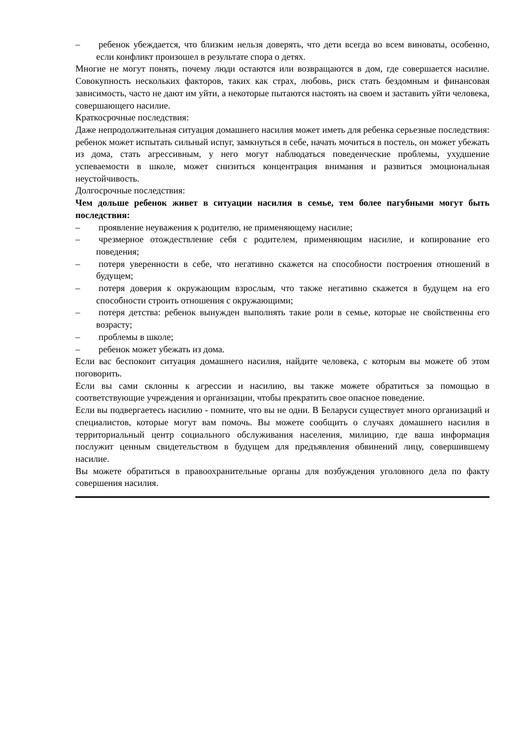– ребенок убеждается, что близким нельзя доверять, что дети всегда во всем виноваты, особенно, если конфликт произошел в результате спора о детях.
Многие не могут понять, почему люди остаются или возвращаются в дом, где совершается насилие. Совокупность нескольких факторов, таких как страх, любовь, риск стать бездомным и финансовая зависимость, часто не дают им уйти, а некоторые пытаются настоять на своем и заставить уйти человека, совершающего насилие.
Краткосрочные последствия:
Даже непродолжительная ситуация домашнего насилия может иметь для ребенка серьезные последствия: ребенок может испытать сильный испуг, замкнуться в себе, начать мочиться в постель, он может убежать из дома, стать агрессивным, у него могут наблюдаться поведенческие проблемы, ухудшение успеваемости в школе, может снизиться концентрация внимания и развиться эмоциональная неустойчивость.
Долгосрочные последствия:
Чем дольше ребенок живет в ситуации насилия в семье, тем более пагубными могут быть последствия:
– проявление неуважения к родителю, не применяющему насилие;
– чрезмерное отождествление себя с родителем, применяющим насилие, и копирование его поведения;
– потеря уверенности в себе, что негативно скажется на способности построения отношений в будущем;
– потеря доверия к окружающим взрослым, что также негативно скажется в будущем на его способности строить отношения с окружающими;
– потеря детства: ребенок вынужден выполнять такие роли в семье, которые не свойственны его возрасту;
– проблемы в школе;
– ребенок может убежать из дома.
Если вас беспокоит ситуация домашнего насилия, найдите человека, с которым вы можете об этом поговорить.
Если вы сами склонны к агрессии и насилию, вы также можете обратиться за помощью в соответствующие учреждения и организации, чтобы прекратить свое опасное поведение.
Если вы подвергаетесь насилию - помните, что вы не одни. В Беларуси существует много организаций и специалистов, которые могут вам помочь. Вы можете сообщить о случаях домашнего насилия в территориальный центр социального обслуживания населения, милицию, где ваша информация послужит ценным свидетельством в будущем для предъявления обвинений лицу, совершившему насилие.
Вы можете обратиться в правоохранительные органы для возбуждения уголовного дела по факту совершения насилия.